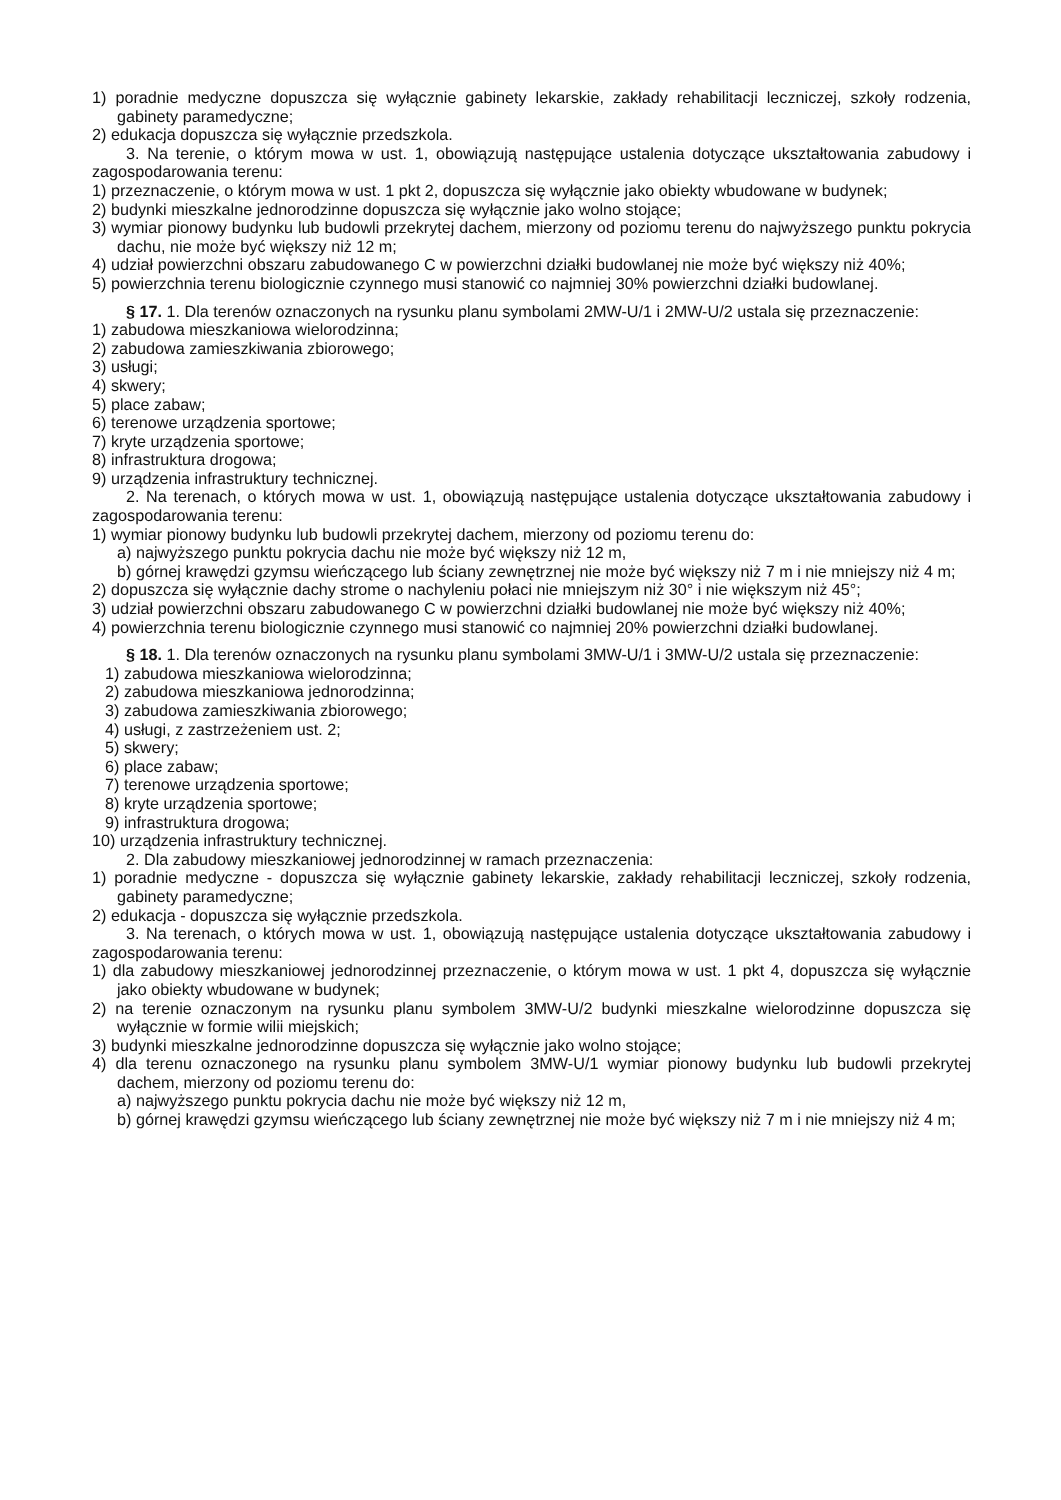1) poradnie medyczne dopuszcza się wyłącznie gabinety lekarskie, zakłady rehabilitacji leczniczej, szkoły rodzenia, gabinety paramedyczne;
2) edukacja dopuszcza się wyłącznie przedszkola.
3. Na terenie, o którym mowa w ust. 1, obowiązują następujące ustalenia dotyczące ukształtowania zabudowy i zagospodarowania terenu:
1) przeznaczenie, o którym mowa w ust. 1 pkt 2, dopuszcza się wyłącznie jako obiekty wbudowane w budynek;
2) budynki mieszkalne jednorodzinne dopuszcza się wyłącznie jako wolno stojące;
3) wymiar pionowy budynku lub budowli przekrytej dachem, mierzony od poziomu terenu do najwyższego punktu pokrycia dachu, nie może być większy niż 12 m;
4) udział powierzchni obszaru zabudowanego C w powierzchni działki budowlanej nie może być większy niż 40%;
5) powierzchnia terenu biologicznie czynnego musi stanowić co najmniej 30% powierzchni działki budowlanej.
§ 17. 1. Dla terenów oznaczonych na rysunku planu symbolami 2MW-U/1 i 2MW-U/2 ustala się przeznaczenie:
1) zabudowa mieszkaniowa wielorodzinna;
2) zabudowa zamieszkiwania zbiorowego;
3) usługi;
4) skwery;
5) place zabaw;
6) terenowe urządzenia sportowe;
7) kryte urządzenia sportowe;
8) infrastruktura drogowa;
9) urządzenia infrastruktury technicznej.
2. Na terenach, o których mowa w ust. 1, obowiązują następujące ustalenia dotyczące ukształtowania zabudowy i zagospodarowania terenu:
1) wymiar pionowy budynku lub budowli przekrytej dachem, mierzony od poziomu terenu do:
a) najwyższego punktu pokrycia dachu nie może być większy niż 12 m,
b) górnej krawędzi gzymsu wieńczącego lub ściany zewnętrznej nie może być większy niż 7 m i nie mniejszy niż 4 m;
2) dopuszcza się wyłącznie dachy strome o nachyleniu połaci nie mniejszym niż 30° i nie większym niż 45°;
3) udział powierzchni obszaru zabudowanego C w powierzchni działki budowlanej nie może być większy niż 40%;
4) powierzchnia terenu biologicznie czynnego musi stanowić co najmniej 20% powierzchni działki budowlanej.
§ 18. 1. Dla terenów oznaczonych na rysunku planu symbolami 3MW-U/1 i 3MW-U/2 ustala się przeznaczenie:
1) zabudowa mieszkaniowa wielorodzinna;
2) zabudowa mieszkaniowa jednorodzinna;
3) zabudowa zamieszkiwania zbiorowego;
4) usługi, z zastrzeżeniem ust. 2;
5) skwery;
6) place zabaw;
7) terenowe urządzenia sportowe;
8) kryte urządzenia sportowe;
9) infrastruktura drogowa;
10) urządzenia infrastruktury technicznej.
2. Dla zabudowy mieszkaniowej jednorodzinnej w ramach przeznaczenia:
1) poradnie medyczne - dopuszcza się wyłącznie gabinety lekarskie, zakłady rehabilitacji leczniczej, szkoły rodzenia, gabinety paramedyczne;
2) edukacja - dopuszcza się wyłącznie przedszkola.
3. Na terenach, o których mowa w ust. 1, obowiązują następujące ustalenia dotyczące ukształtowania zabudowy i zagospodarowania terenu:
1) dla zabudowy mieszkaniowej jednorodzinnej przeznaczenie, o którym mowa w ust. 1 pkt 4, dopuszcza się wyłącznie jako obiekty wbudowane w budynek;
2) na terenie oznaczonym na rysunku planu symbolem 3MW-U/2 budynki mieszkalne wielorodzinne dopuszcza się wyłącznie w formie wilii miejskich;
3) budynki mieszkalne jednorodzinne dopuszcza się wyłącznie jako wolno stojące;
4) dla terenu oznaczonego na rysunku planu symbolem 3MW-U/1 wymiar pionowy budynku lub budowli przekrytej dachem, mierzony od poziomu terenu do:
a) najwyższego punktu pokrycia dachu nie może być większy niż 12 m,
b) górnej krawędzi gzymsu wieńczącego lub ściany zewnętrznej nie może być większy niż 7 m i nie mniejszy niż 4 m;